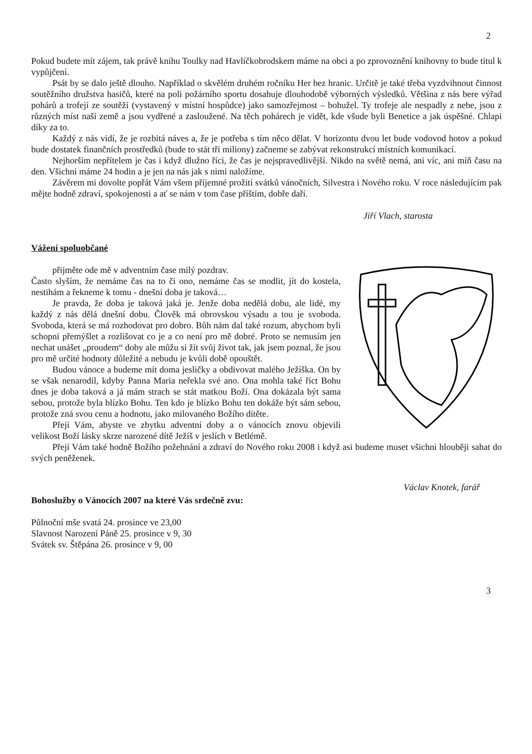2
Pokud budete mít zájem, tak právě knihu Toulky nad Havlíčkobrodskem máme na obci a po zprovoznění knihovny to bude titul k vypůjčení.
Psát by se dalo ještě dlouho. Například o skvělém druhém ročníku Her bez hranic. Určitě je také třeba vyzdvihnout činnost soutěžního družstva hasičů, které na poli požárního sportu dosahuje dlouhodobě výborných výsledků. Většina z nás bere výřad pohárů a trofejí ze soutěží (vystavený v místní hospůdce) jako samozřejmost – bohužel. Ty trofeje ale nespadly z nebe, jsou z různých míst naší země a jsou vydřené a zasloužené. Na těch pohárech je vidět, kde všude byli Benetice a jak úspěšné. Chlapi díky za to.
Každý z nás vidí, že je rozbitá náves a, že je potřeba s tím něco dělat. V horizontu dvou let bude vodovod hotov a pokud bude dostatek finančních prostředků (bude to stát tři miliony) začneme se zabývat rekonstrukcí místních komunikací.
Nejhorším nepřítelem je čas i když dlužno říci, že čas je nejspravedlivější. Nikdo na světě nemá, ani víc, ani míň času na den. Všichni máme 24 hodin a je jen na nás jak s nimi naložíme.
Závěrem mi dovolte popřát Vám všem příjemné prožití svátků vánočních, Silvestra i Nového roku. V roce následujícím pak mějte hodně zdraví, spokojenosti a ať se nám v tom čase příštím, dobře daří.
Jiří Vlach, starosta
Vážení spoluobčané
přijměte ode mě v adventním čase milý pozdrav.
Často slyším, že nemáme čas na to či ono, nemáme čas se modlit, jít do kostela, nestihám a řekneme k tomu - dnešní doba je taková…
Je pravda, že doba je taková jaká je. Jenže doba nedělá dobu, ale lidé, my každý z nás dělá dnešní dobu. Člověk má obrovskou výsadu a tou je svoboda. Svoboda, která se má rozhodovat pro dobro. Bůh nám dal také rozum, abychom byli schopni přemýšlet a rozlišovat co je a co není pro mě dobré. Proto se nemusím jen nechat unášet „proudem“ doby ale můžu si žít svůj život tak, jak jsem poznal, že jsou pro mě určité hodnoty důležité a nebudu je kvůli době opouštět.
Budou vánoce a budeme mít doma jesličky a obdivovat malého Ježíška. On by se však nenarodil, kdyby Panna Maria neřekla své ano. Ona mohla také říct Bohu dnes je doba taková a já mám strach se stát matkou Boží. Ona dokázala být sama sebou, protože byla blízko Bohu. Ten kdo je blízko Bohu ten dokáže být sám sebou, protože zná svou cenu a hodnotu, jako milovaného Božího dítěte.
Přeji Vám, abyste ve zbytku adventní doby a o vánocích znovu objevili velikost Boží lásky skrze narozené dítě Ježíš v jeslích v Betlémě.
Přejí Vám také hodně Božího požehnání a zdraví do Nového roku 2008 i když asi budeme muset všichni hlouběji sahat do svých peněženek.
Václav Knotek, farář
Bohoslužby o Vánocích 2007 na které Vás srdečně zvu:
Půlnoční mše svatá 24. prosince ve 23,00
Slavnost Narození Páně 25. prosince v 9, 30
Svátek sv. Štěpána 26. prosince v 9, 00
3